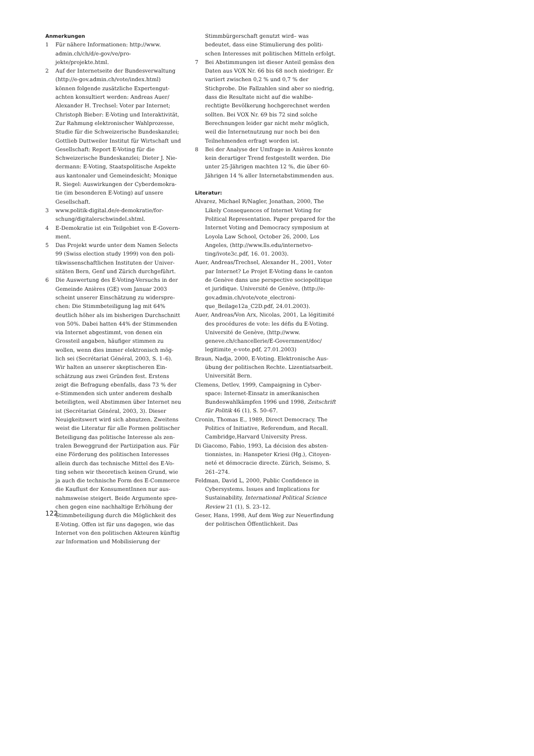Anmerkungen
1 Für nähere Informationen: http://www. admin.ch/ch/d/e-gov/ve/pro­jekte/projekte.html.
2 Auf der Internetseite der Bundesverwaltung (http://e-gov.admin.ch/vote/index.html) können folgende zusätzliche Expertengut­achten konsultiert werden: Andreas Auer/ Alexander H. Trechsel: Voter par Internet; Christoph Bieber: E-Voting und Interaktivität, Zur Rahmung elektronischer Wahlprozesse, Studie für die Schweizerische Bundeskanzlei; Gottlieb Duttweiler Institut für Wirtschaft und Gesellschaft: Report E-Voting für die Schweizerische Bundeskanzlei; Dieter J. Nie­dermann: E-Voting, Staatspolitische Aspekte aus kantonaler und Gemeindesicht; Monique R. Siegel: Auswirkungen der Cyberdemokra­tie (im besonderen E-Voting) auf unsere Gesellschaft.
3 www.politik-digital.de/e-demokratie/for­schung/digitalerschwindel.shtml.
4 E-Demokratie ist ein Teilgebiet von E-Govern­ment.
5 Das Projekt wurde unter dem Namen Selects 99 (Swiss election study 1999) von den poli­tikwissenschaftlichen Instituten der Univer­sitäten Bern, Genf und Zürich durchgeführt.
6 Die Auswertung des E-Voting-Versuchs in der Gemeinde Anières (GE) vom Januar 2003 scheint unserer Einschätzung zu widerspre­chen: Die Stimmbeteiligung lag mit 64% deutlich höher als im bisherigen Durch­schnitt von 50%. Dabei hatten 44% der Stim­menden via Internet abgestimmt, von denen ein Grossteil angaben, häufiger stimmen zu wollen, wenn dies immer elektronisch mög­lich sei (Secrétariat Général, 2003, S. 1–6). Wir halten an unserer skeptischeren Ein­schätzung aus zwei Gründen fest. Erstens zeigt die Befragung ebenfalls, dass 73 % der e-Stimmenden sich unter anderem deshalb beteiligten, weil Abstimmen über Internet neu ist (Secrétariat Général, 2003, 3). Dieser Neuigkeitswert wird sich abnutzen. Zweitens weist die Literatur für alle Formen politischer Beteiligung das politische Interesse als zen­tralen Beweggrund der Partizipation aus. Für eine Förderung des politischen Interesses allein durch das technische Mittel des E-Vo­ting sehen wir theoretisch keinen Grund, wie ja auch die technische Form des E-Commerce die Kauflust der KonsumentInnen nur aus­nahmsweise steigert. Beide Argumente spre­chen gegen eine nachhaltige Erhöhung der Stimmbeteiligung durch die Möglichkeit des E-Voting. Offen ist für uns dagegen, wie das Internet von den politischen Akteuren künf­tig zur Information und Mobilisierung der
Stimmbürgerschaft genutzt wird– was bedeutet, dass eine Stimulierung des politi­schen Interesses mit politischen Mitteln erfolgt.
7 Bei Abstimmungen ist dieser Anteil gemäss den Daten aus VOX Nr. 66 bis 68 noch niedri­ger. Er variiert zwischen 0,2 % und 0,7 % der Stichprobe. Die Fallzahlen sind aber so nied­rig, dass die Resultate nicht auf die wahlbe­rechtigte Bevölkerung hochgerechnet wer­den sollten. Bei VOX Nr. 69 bis 72 sind solche Berechnungen leider gar nicht mehr möglich, weil die Internetnutzung nur noch bei den Teilnehmenden erfragt worden ist.
8 Bei der Analyse der Umfrage in Anières konnte kein derartiger Trend festgestellt werden. Die unter 25-Jährigen machten 12 %, die über 60-Jährigen 14 % aller Internetab­stimmenden aus.
Literatur:
Alvarez, Michael R/Nagler, Jonathan, 2000, The Likely Consequences of Internet Voting for Political Representation. Paper prepared for the Internet Voting and Democracy symposi­um at Loyola Law School, October 26, 2000, Los Angeles, (http://www.lls.edu/internetvo­ting/ivote3c.pdf, 16. 01. 2003).
Auer, Andreas/Trechsel, Alexander H., 2001, Voter par Internet? Le Projet E-Voting dans le can­ton de Genève dans une perspective socio­politique et juridique. Université de Genève, (http://e-gov.admin.ch/vote/vote_electroni­que_Beilage12a_C2D.pdf, 24.01.2003).
Auer, Andreas/Von Arx, Nicolas, 2001, La légiti­mité des procédures de vote: les défis du E-Voting. Université de Genève, (http://www. geneve.ch/chancellerie/E-Government/doc/ legitimite_e-vote.pdf, 27.01.2003)
Braun, Nadja, 2000, E-Voting. Elektronische Aus­übung der politischen Rechte. Lizentiatsar­beit. Universität Bern.
Clemens, Detlev, 1999, Campaigning in Cyber­space: Internet-Einsatz in amerikanischen Bundeswahlkämpfen 1996 und 1998, Zeit­schrift für Politik 46 (1), S. 50–67.
Cronin, Thomas E., 1989, Direct Democracy. The Politics of Initiative, Referendum, and Recall. Cambridge,Harvard University Press.
Di Giacomo, Fabio, 1993, La décision des absten­tionnistes, in: Hanspeter Kriesi (Hg.), Citoyen­neté et démocracie directe. Zürich, Seismo, S. 261–274.
Feldman, David L, 2000, Public Confidence in Cybersystems. Issues and Implications for Sustainability, International Political Science Review 21 (1), S. 23–12.
Geser, Hans, 1998, Auf dem Weg zur Neuerfin­dung der politischen Öffentlichkeit. Das
122